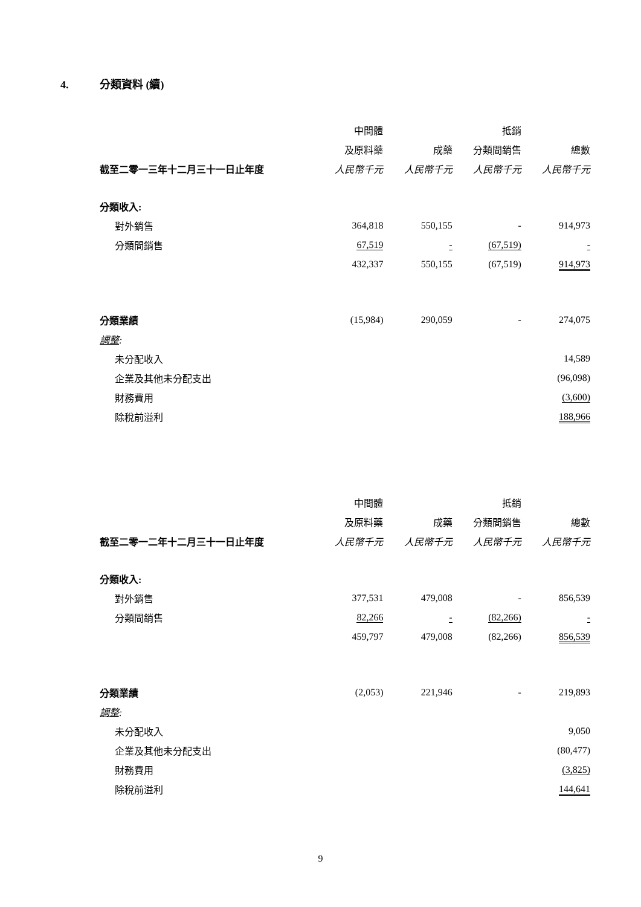4. 分類資料 (續)
| | 中間體 | | 抵銷 | |
| --- | --- | --- | --- | --- |
| | 及原料藥 | 成藥 | 分類間銷售 | 總數 |
| 截至二零一三年十二月三十一日止年度 | 人民幣千元 | 人民幣千元 | 人民幣千元 | 人民幣千元 |
| 分類收入: | | | | |
| 對外銷售 | 364,818 | 550,155 | - | 914,973 |
| 分類間銷售 | 67,519 | - | (67,519) | - |
| | 432,337 | 550,155 | (67,519) | 914,973 |
| 分類業績 | (15,984) | 290,059 | - | 274,075 |
| 調整 : | | | | |
| 未分配收入 | | | | 14,589 |
| 企業及其他未分配支出 | | | | (96,098) |
| 財務費用 | | | | (3,600) |
| 除稅前溢利 | | | | 188,966 |
| | 中間體 | | 抵銷 | |
| | 及原料藥 | 成藥 | 分類間銷售 | 總數 |
| 截至二零一二年十二月三十一日止年度 | 人民幣千元 | 人民幣千元 | 人民幣千元 | 人民幣千元 |
| 分類收入: | | | | |
| 對外銷售 | 377,531 | 479,008 | - | 856,539 |
| 分類間銷售 | 82,266 | - | (82,266) | - |
| | 459,797 | 479,008 | (82,266) | 856,539 |
| 分類業績 | (2,053) | 221,946 | - | 219,893 |
| 調整 : | | | | |
| 未分配收入 | | | | 9,050 |
| 企業及其他未分配支出 | | | | (80,477) |
| 財務費用 | | | | (3,825) |
| 除稅前溢利 | | | | 144,641 |
9